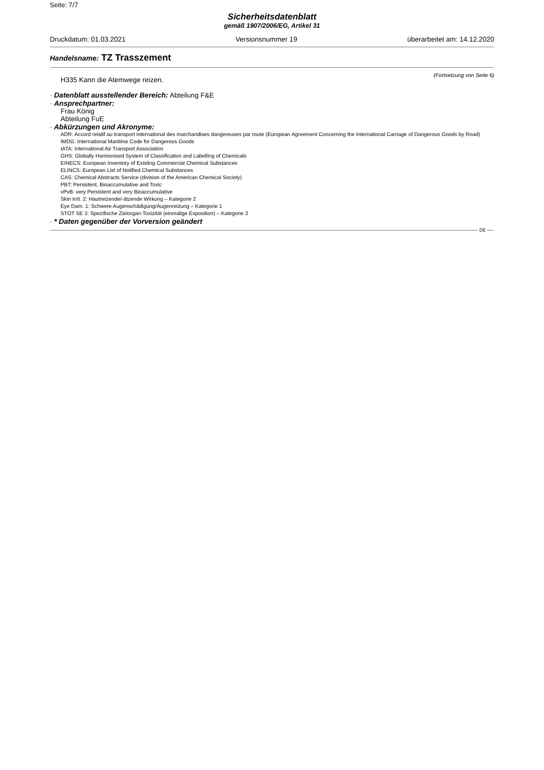Seite: 7/7
Sicherheitsdatenblatt
gemäß 1907/2006/EG, Artikel 31
Druckdatum: 01.03.2021 Versionsnummer 19 überarbeitet am: 14.12.2020
Handelsname: TZ Trasszement
(Fortsetzung von Seite 6)
H335 Kann die Atemwege reizen.
· Datenblatt ausstellender Bereich: Abteilung F&E
· Ansprechpartner:
Frau König
Abteilung FuE
· Abkürzungen und Akronyme:
ADR: Accord relatif au transport international des marchandises dangereuses par route (European Agreement Concerning the International Carriage of Dangerous Goods by Road)
IMDG: International Maritime Code for Dangerous Goods
IATA: International Air Transport Association
GHS: Globally Harmonised System of Classification and Labelling of Chemicals
EINECS: European Inventory of Existing Commercial Chemical Substances
ELINCS: European List of Notified Chemical Substances
CAS: Chemical Abstracts Service (division of the American Chemical Society)
PBT: Persistent, Bioaccumulative and Toxic
vPvB: very Persistent and very Bioaccumulative
Skin Irrit. 2: Hautreizende/-ätzende Wirkung – Kategorie 2
Eye Dam. 1: Schwere Augenschädigung/Augenreizung – Kategorie 1
STOT SE 3: Spezifische Zielorgan-Toxizität (einmalige Exposition) – Kategorie 3
· * Daten gegenüber der Vorversion geändert
DE